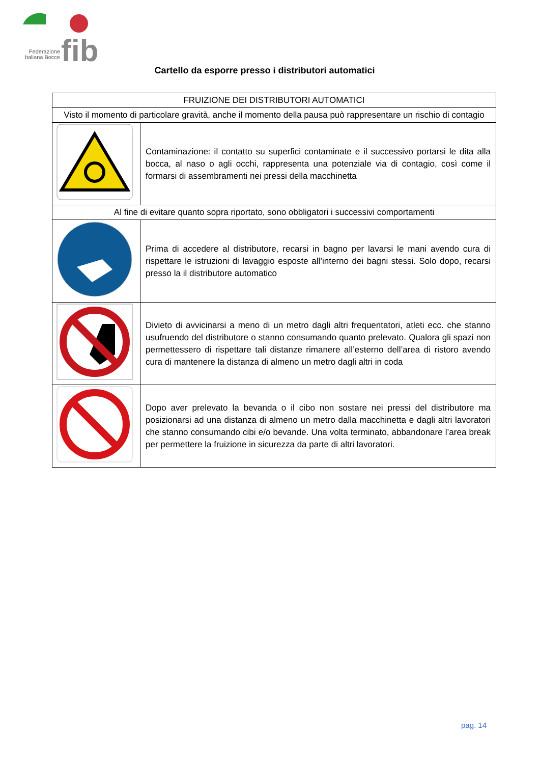fib
Federazione Italiana Bocce
Cartello da esporre presso i distributori automatici
| FRUIZIONE DEI DISTRIBUTORI AUTOMATICI | |
| Visto il momento di particolare gravità, anche il momento della pausa può rappresentare un rischio di contagio | |
| | Contaminazione: il contatto su superfici contaminate e il successivo portarsi le dita alla bocca, al naso o agli occhi, rappresenta una potenziale via di contagio, così come il formarsi di assembramenti nei pressi della macchinetta |
| Al fine di evitare quanto sopra riportato, sono obbligatori i successivi comportamenti | |
| | Prima di accedere al distributore, recarsi in bagno per lavarsi le mani avendo cura di rispettare le istruzioni di lavaggio esposte all’interno dei bagni stessi. Solo dopo, recarsi presso la il distributore automatico |
| | Divieto di avvicinarsi a meno di un metro dagli altri frequentatori, atleti ecc. che stanno usufruendo del distributore o stanno consumando quanto prelevato. Qualora gli spazi non permettessero di rispettare tali distanze rimanere all’esterno dell’area di ristoro avendo cura di mantenere la distanza di almeno un metro dagli altri in coda |
| | Dopo aver prelevato la bevanda o il cibo non sostare nei pressi del distributore ma posizionarsi ad una distanza di almeno un metro dalla macchinetta e dagli altri lavoratori che stanno consumando cibi e/o bevande. Una volta terminato, abbandonare l’area break per permettere la fruizione in sicurezza da parte di altri lavoratori. |
pag. 14